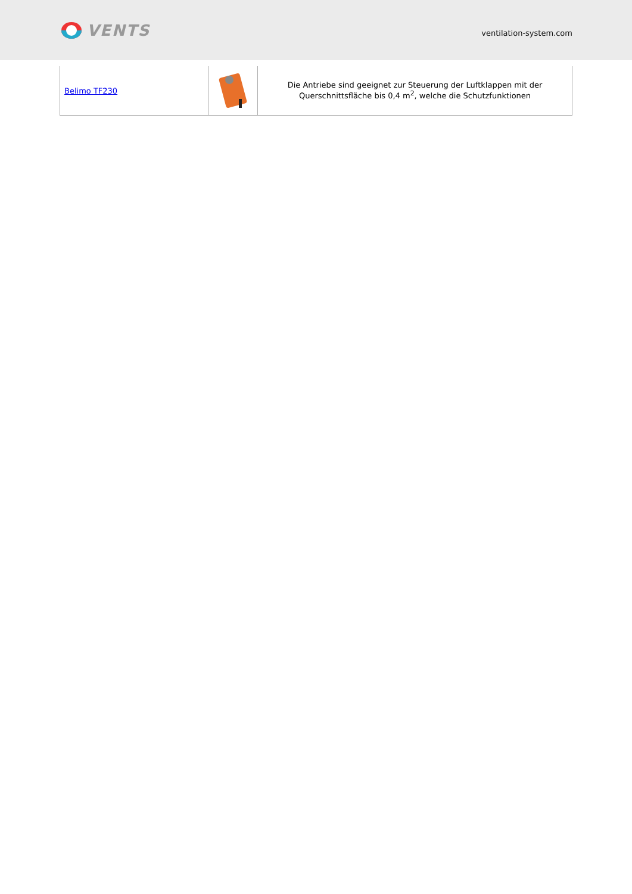VENTS
ventilation-system.com
| Belimo TF230 | | Die Antriebe sind geeignet zur Steuerung der Luftklappen mit der Querschnittsfläche bis 0,4 m<sup>2</sup>, welche die Schutzfunktionen |